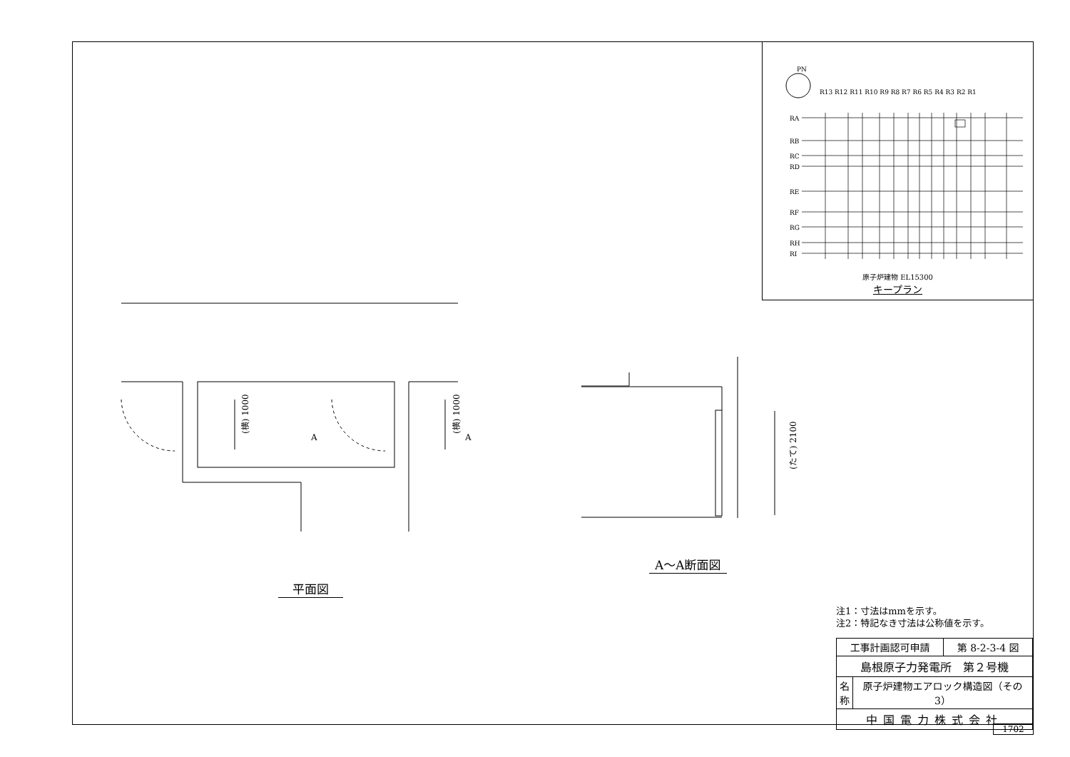PN
R13 R12 R11 R10 R9 R8 R7 R6 R5 R4 R3 R2 R1
RA
RB
RC
RD
RE
RF
RG
RH
RI
原子炉建物 EL15300
キープラン
A
A
(横) 1000
(横) 1000
(たて) 2100
平面図
A～A断面図
注1：寸法はmmを示す。
注2：特記なき寸法は公称値を示す。
| 工事計画認可申請 | | 第 8-2-3-4 図 |
| 島根原子力発電所 第２号機 | | |
| 名 称 | 原子炉建物エアロック構造図（その3） | |
| 中国電力株式会社 | | |
1702